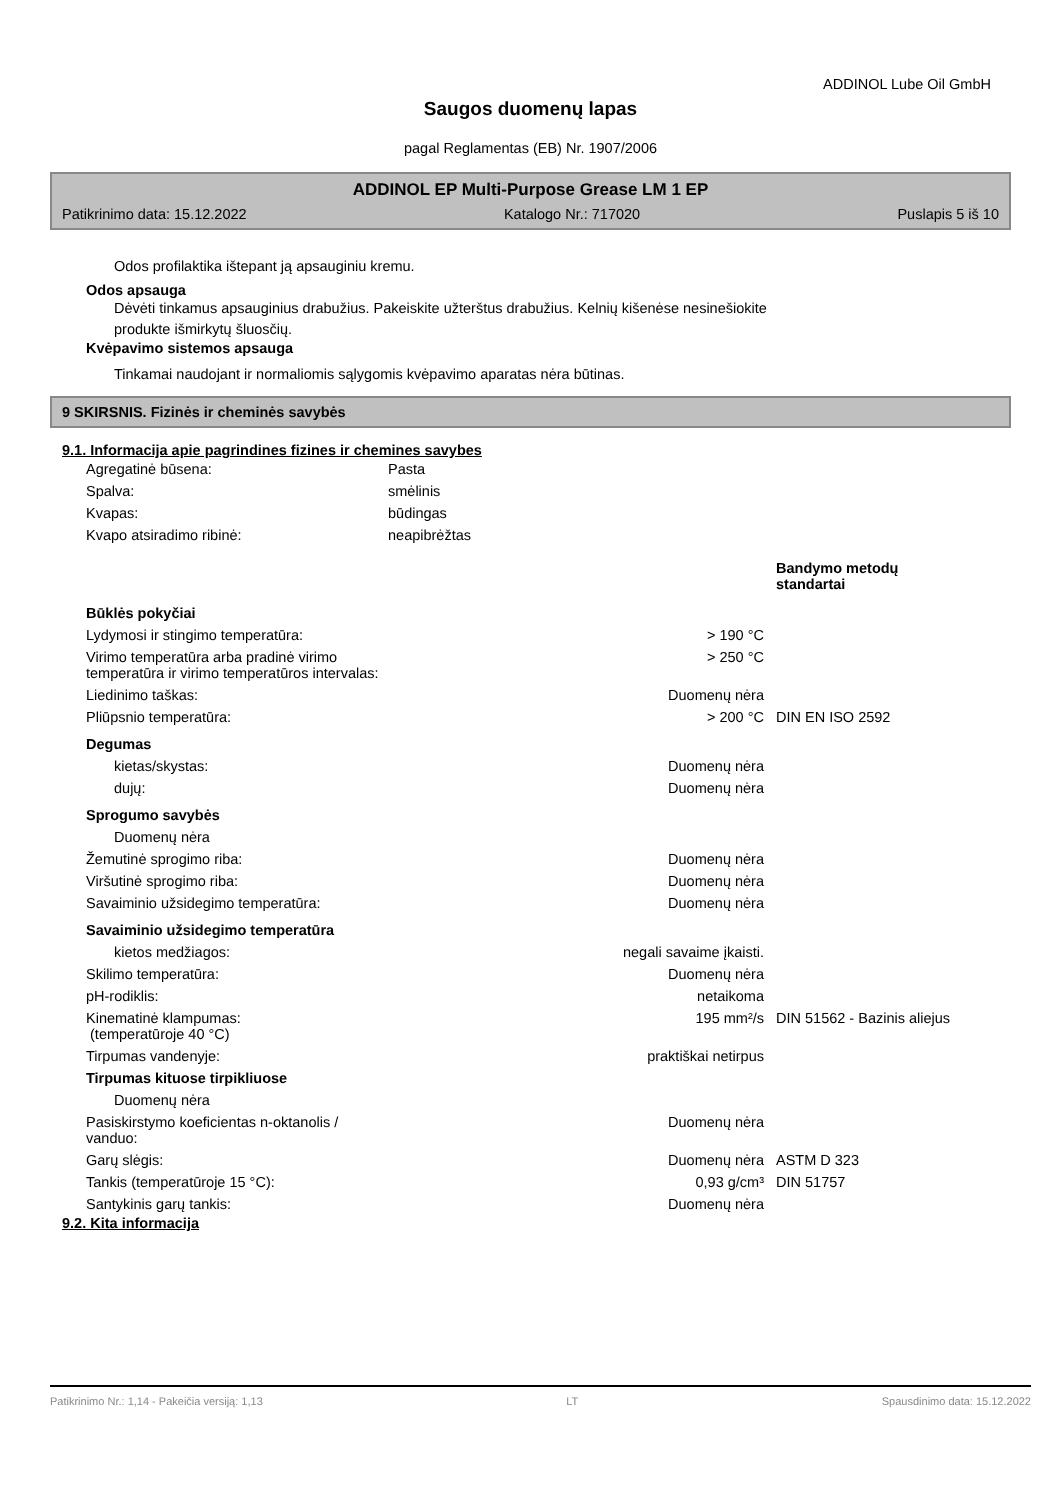ADDINOL Lube Oil GmbH
Saugos duomenų lapas
pagal Reglamentas (EB) Nr. 1907/2006
ADDINOL EP Multi-Purpose Grease LM 1 EP
Patikrinimo data: 15.12.2022 Katalogo Nr.: 717020 Puslapis 5 iš 10
Odos profilaktika ištepant ją apsauginiu kremu.
Odos apsauga
Dėvėti tinkamus apsauginius drabužius. Pakeiskite užterštus drabužius. Kelnių kišenėse nesinešiokite
produkte išmirkytų šluosčių.
Kvėpavimo sistemos apsauga
Tinkamai naudojant ir normaliomis sąlygomis kvėpavimo aparatas nėra būtinas.
9 SKIRSNIS. Fizinės ir cheminės savybės
9.1. Informacija apie pagrindines fizines ir chemines savybes
| Agregatinė būsena: | Pasta |
| Spalva: | smėlinis |
| Kvapas: | būdingas |
| Kvapo atsiradimo ribinė: | neapibrėžtas |
| | | Bandymo metodų standartai |
| Būklės pokyčiai | | |
| Lydymosi ir stingimo temperatūra: | > 190 °C | |
| Virimo temperatūra arba pradinė virimo temperatūra ir virimo temperatūros intervalas: | > 250 °C | |
| Liedinimo taškas: | Duomenų nėra | |
| Pliūpsnio temperatūra: | > 200 °C | DIN EN ISO 2592 |
| Degumas | | |
| kietas/skystas: | Duomenų nėra | |
| dujų: | Duomenų nėra | |
| Sprogumo savybės | | |
| Duomenų nėra | | |
| Žemutinė sprogimo riba: | Duomenų nėra | |
| Viršutinė sprogimo riba: | Duomenų nėra | |
| Savaiminio užsidegimo temperatūra: | Duomenų nėra | |
| Savaiminio užsidegimo temperatūra | | |
| kietos medžiagos: | negali savaime įkaisti. | |
| Skilimo temperatūra: | Duomenų nėra | |
| pH-rodiklis: | netaikoma | |
| Kinematinė klampumas: (temperatūroje 40 °C) | 195 mm²/s | DIN 51562 - Bazinis aliejus |
| Tirpumas vandenyje: | praktiškai netirpus | |
| Tirpumas kituose tirpikliuose | | |
| Duomenų nėra | | |
| Pasiskirstymo koeficientas n-oktanolis / vanduo: | Duomenų nėra | |
| Garų slėgis: | Duomenų nėra | ASTM D 323 |
| Tankis (temperatūroje 15 °C): | 0,93 g/cm³ | DIN 51757 |
| Santykinis garų tankis: | Duomenų nėra | |
9.2. Kita informacija
Patikrinimo Nr.: 1,14 - Pakeičia versiją: 1,13 LT Spausdinimo data: 15.12.2022